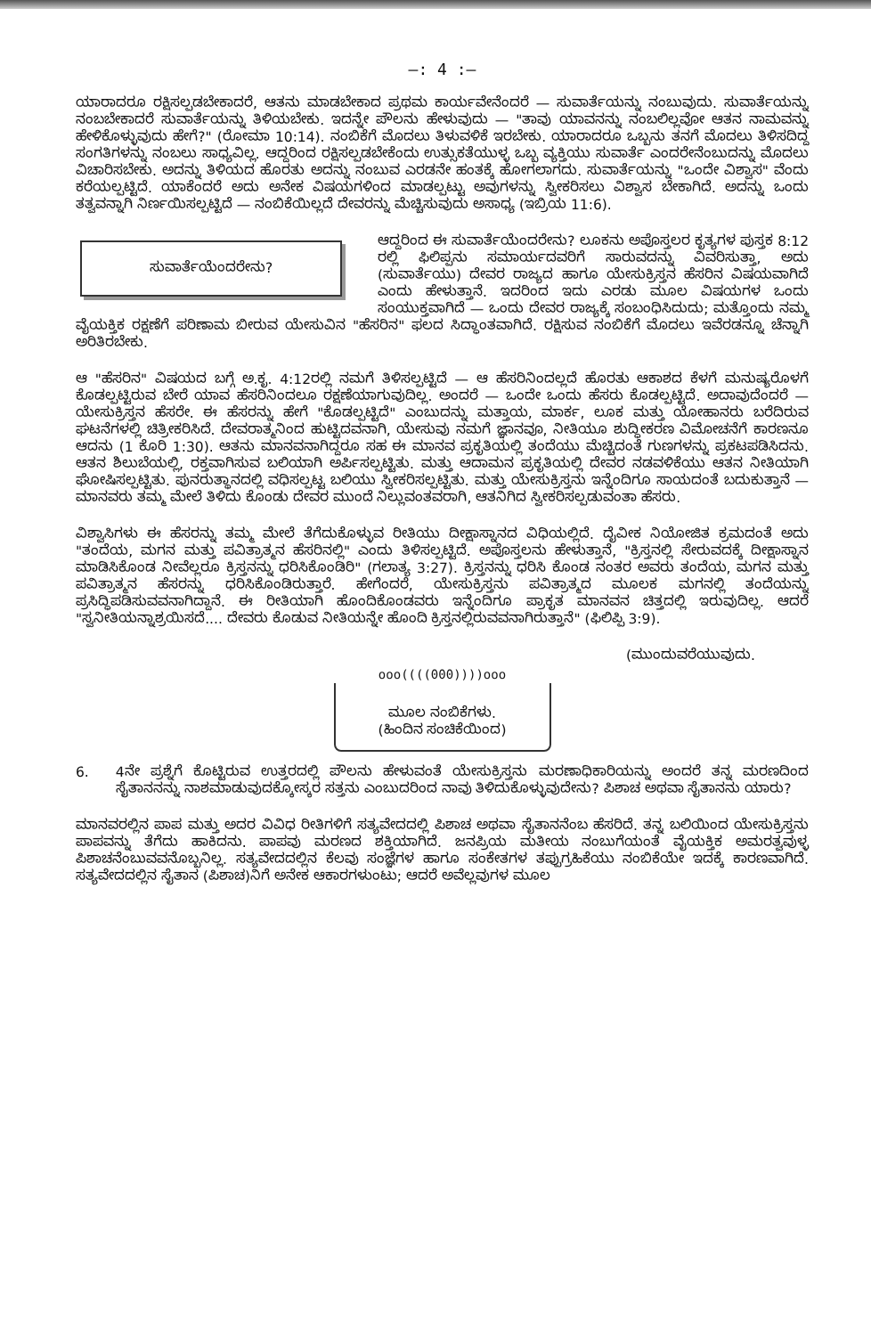—: 4 :—
ಯಾರಾದರೂ ರಕ್ಷಿಸಲ್ಪಡಬೇಕಾದರೆ, ಆತನು ಮಾಡಬೇಕಾದ ಪ್ರಥಮ ಕಾರ್ಯವೇನೆಂದರೆ — ಸುವಾರ್ತೆಯನ್ನು ನಂಬುವುದು. ಸುವಾರ್ತೆಯನ್ನು ನಂಬಬೇಕಾದರೆ ಸುವಾರ್ತೆಯನ್ನು ತಿಳಿಯಬೇಕು. ಇದನ್ನೇ ಪೌಲನು ಹೇಳುವುದು — "ತಾವು ಯಾವನನ್ನು ನಂಬಲಿಲ್ಲವೋ ಆತನ ನಾಮವನ್ನು ಹೇಳಿಕೊಳ್ಳುವುದು ಹೇಗೆ?" (ರೋಮಾ 10:14). ನಂಬಿಕೆಗೆ ಮೊದಲು ತಿಳುವಳಿಕೆ ಇರಬೇಕು. ಯಾರಾದರೂ ಒಬ್ಬನು ತನಗೆ ಮೊದಲು ತಿಳಿಸದಿದ್ದ ಸಂಗತಿಗಳನ್ನು ನಂಬಲು ಸಾಧ್ಯವಿಲ್ಲ. ಆದ್ದರಿಂದ ರಕ್ಷಿಸಲ್ಪಡಬೇಕೆಂದು ಉತ್ಸುಕತೆಯುಳ್ಳ ಒಬ್ಬ ವ್ಯಕ್ತಿಯು ಸುವಾರ್ತೆ ಎಂದರೇನೆಂಬುದನ್ನು ಮೊದಲು ವಿಚಾರಿಸಬೇಕು. ಅದನ್ನು ತಿಳಿಯದ ಹೊರತು ಅದನ್ನು ನಂಬುವ ಎರಡನೇ ಹಂತಕ್ಕೆ ಹೋಗಲಾಗದು. ಸುವಾರ್ತೆಯನ್ನು "ಒಂದೇ ವಿಶ್ವಾಸ" ವೆಂದು ಕರೆಯಲ್ಪಟ್ಟಿದೆ. ಯಾಕೆಂದರೆ ಅದು ಅನೇಕ ವಿಷಯಗಳಿಂದ ಮಾಡಲ್ಪಟ್ಟು ಅವುಗಳನ್ನು ಸ್ವೀಕರಿಸಲು ವಿಶ್ವಾಸ ಬೇಕಾಗಿದೆ. ಅದನ್ನು ಒಂದು ತತ್ವವನ್ನಾಗಿ ನಿರ್ಣಯಿಸಲ್ಪಟ್ಟಿದೆ — ನಂಬಿಕೆಯಿಲ್ಲದೆ ದೇವರನ್ನು ಮೆಚ್ಚಿಸುವುದು ಅಸಾಧ್ಯ (ಇಬ್ರಿಯ 11:6).
ಸುವಾರ್ತೆಯೆಂದರೇನು?
ಆದ್ದರಿಂದ ಈ ಸುವಾರ್ತೆಯೆಂದರೇನು? ಲೂಕನು ಅಪೊಸ್ತಲರ ಕೃತ್ಯಗಳ ಪುಸ್ತಕ 8:12 ರಲ್ಲಿ ಫಿಲಿಪ್ಪನು ಸಮಾರ್ಯದವರಿಗೆ ಸಾರುವದನ್ನು ವಿವರಿಸುತ್ತಾ, ಅದು (ಸುವಾರ್ತೆಯು) ದೇವರ ರಾಜ್ಯದ ಹಾಗೂ ಯೇಸುಕ್ರಿಸ್ತನ ಹೆಸರಿನ ವಿಷಯವಾಗಿದೆ ಎಂದು ಹೇಳುತ್ತಾನೆ. ಇದರಿಂದ ಇದು ಎರಡು ಮೂಲ ವಿಷಯಗಳ ಒಂದು ಸಂಯುಕ್ತವಾಗಿದೆ — ಒಂದು ದೇವರ ರಾಜ್ಯಕ್ಕೆ ಸಂಬಂಧಿಸಿದುದು; ಮತ್ತೊಂದು ನಮ್ಮ ವೈಯಕ್ತಿಕ ರಕ್ಷಣೆಗೆ ಪರಿಣಾಮ ಬೀರುವ ಯೇಸುವಿನ "ಹೆಸರಿನ" ಫಲದ ಸಿದ್ಧಾಂತವಾಗಿದೆ. ರಕ್ಷಿಸುವ ನಂಬಿಕೆಗೆ ಮೊದಲು ಇವೆರಡನ್ನೂ ಚೆನ್ನಾಗಿ ಅರಿತಿರಬೇಕು.
ಆ "ಹೆಸರಿನ" ವಿಷಯದ ಬಗ್ಗೆ ಅ.ಕೃ. 4:12ರಲ್ಲಿ ನಮಗೆ ತಿಳಿಸಲ್ಪಟ್ಟಿದೆ — ಆ ಹೆಸರಿನಿಂದಲ್ಲದೆ ಹೊರತು ಆಕಾಶದ ಕೆಳಗೆ ಮನುಷ್ಯರೊಳಗೆ ಕೊಡಲ್ಪಟ್ಟಿರುವ ಬೇರೆ ಯಾವ ಹೆಸರಿನಿಂದಲೂ ರಕ್ಷಣೆಯಾಗುವುದಿಲ್ಲ. ಅಂದರೆ — ಒಂದೇ ಒಂದು ಹೆಸರು ಕೊಡಲ್ಪಟ್ಟಿದೆ. ಅದಾವುದೆಂದರೆ — ಯೇಸುಕ್ರಿಸ್ತನ ಹೆಸರೇ. ಈ ಹೆಸರನ್ನು ಹೇಗೆ "ಕೊಡಲ್ಪಟ್ಟಿದೆ" ಎಂಬುದನ್ನು ಮತ್ತಾಯ, ಮಾರ್ಕ, ಲೂಕ ಮತ್ತು ಯೋಹಾನರು ಬರೆದಿರುವ ಘಟನೆಗಳಲ್ಲಿ ಚಿತ್ರೀಕರಿಸಿದೆ. ದೇವರಾತ್ಮನಿಂದ ಹುಟ್ಟಿದವನಾಗಿ, ಯೇಸುವು ನಮಗೆ ಜ್ಞಾನವೂ, ನೀತಿಯೂ ಶುದ್ಧೀಕರಣ ವಿಮೋಚನೆಗೆ ಕಾರಣನೂ ಆದನು (1 ಕೊರಿ 1:30). ಆತನು ಮಾನವನಾಗಿದ್ದರೂ ಸಹ ಈ ಮಾನವ ಪ್ರಕೃತಿಯಲ್ಲಿ ತಂದೆಯು ಮೆಚ್ಚಿದಂತೆ ಗುಣಗಳನ್ನು ಪ್ರಕಟಪಡಿಸಿದನು. ಆತನ ಶಿಲುಬೆಯಲ್ಲಿ, ರಕ್ತವಾಗಿಸುವ ಬಲಿಯಾಗಿ ಅರ್ಪಿಸಲ್ಪಟ್ಟಿತು. ಮತ್ತು ಆದಾಮನ ಪ್ರಕೃತಿಯಲ್ಲಿ ದೇವರ ನಡವಳಿಕೆಯು ಆತನ ನೀತಿಯಾಗಿ ಘೋಷಿಸಲ್ಪಟ್ಟಿತು. ಪುನರುತ್ಥಾನದಲ್ಲಿ ವಧಿಸಲ್ಪಟ್ಟ ಬಲಿಯು ಸ್ವೀಕರಿಸಲ್ಪಟ್ಟಿತು. ಮತ್ತು ಯೇಸುಕ್ರಿಸ್ತನು ಇನ್ನೆಂದಿಗೂ ಸಾಯದಂತೆ ಬದುಕುತ್ತಾನೆ — ಮಾನವರು ತಮ್ಮ ಮೇಲೆ ತಿಳಿದು ಕೊಂಡು ದೇವರ ಮುಂದೆ ನಿಲ್ಲುವಂತವರಾಗಿ, ಆತನಿಗಿದ ಸ್ವೀಕರಿಸಲ್ಪಡುವಂತಾ ಹೆಸರು.
ವಿಶ್ವಾಸಿಗಳು ಈ ಹೆಸರನ್ನು ತಮ್ಮ ಮೇಲೆ ತೆಗೆದುಕೊಳ್ಳುವ ರೀತಿಯು ದೀಕ್ಷಾಸ್ನಾನದ ವಿಧಿಯಲ್ಲಿದೆ. ದೈವೀಕ ನಿಯೋಜಿತ ಕ್ರಮದಂತೆ ಅದು "ತಂದೆಯ, ಮಗನ ಮತ್ತು ಪವಿತ್ರಾತ್ಮನ ಹೆಸರಿನಲ್ಲಿ" ಎಂದು ತಿಳಿಸಲ್ಪಟ್ಟಿದೆ. ಅಪೊಸ್ತಲನು ಹೇಳುತ್ತಾನೆ, "ಕ್ರಿಸ್ತನಲ್ಲಿ ಸೇರುವದಕ್ಕೆ ದೀಕ್ಷಾಸ್ನಾನ ಮಾಡಿಸಿಕೊಂಡ ನೀವೆಲ್ಲರೂ ಕ್ರಿಸ್ತನನ್ನು ಧರಿಸಿಕೊಂಡಿರಿ" (ಗಲಾತ್ಯ 3:27). ಕ್ರಿಸ್ತನನ್ನು ಧರಿಸಿ ಕೊಂಡ ನಂತರ ಅವರು ತಂದೆಯ, ಮಗನ ಮತ್ತು ಪವಿತ್ರಾತ್ಮನ ಹೆಸರನ್ನು ಧರಿಸಿಕೊಂಡಿರುತ್ತಾರೆ. ಹೇಗೆಂದರೆ, ಯೇಸುಕ್ರಿಸ್ತನು ಪವಿತ್ರಾತ್ಮದ ಮೂಲಕ ಮಗನಲ್ಲಿ ತಂದೆಯನ್ನು ಪ್ರಸಿದ್ಧಿಪಡಿಸುವವನಾಗಿದ್ದಾನೆ. ಈ ರೀತಿಯಾಗಿ ಹೊಂದಿಕೊಂಡವರು ಇನ್ನೆಂದಿಗೂ ಪ್ರಾಕೃತ ಮಾನವನ ಚಿತ್ತದಲ್ಲಿ ಇರುವುದಿಲ್ಲ. ಆದರೆ "ಸ್ವನೀತಿಯನ್ನಾಶ್ರಯಿಸದೆ.... ದೇವರು ಕೊಡುವ ನೀತಿಯನ್ನೇ ಹೊಂದಿ ಕ್ರಿಸ್ತನಲ್ಲಿರುವವನಾಗಿರುತ್ತಾನೆ" (ಫಿಲಿಪ್ಪಿ 3:9).
(ಮುಂದುವರೆಯುವುದು.
ooo((((000))))ooo
ಮೂಲ ನಂಬಿಕೆಗಳು.
(ಹಿಂದಿನ ಸಂಚಿಕೆಯಿಂದ)
6. 4ನೇ ಪ್ರಶ್ನೆಗೆ ಕೊಟ್ಟಿರುವ ಉತ್ತರದಲ್ಲಿ ಪೌಲನು ಹೇಳುವಂತೆ ಯೇಸುಕ್ರಿಸ್ತನು ಮರಣಾಧಿಕಾರಿಯನ್ನು ಅಂದರೆ ತನ್ನ ಮರಣದಿಂದ ಸೈತಾನನನ್ನು ನಾಶಮಾಡುವುದಕ್ಕೋಸ್ಕರ ಸತ್ತನು ಎಂಬುದರಿಂದ ನಾವು ತಿಳಿದುಕೊಳ್ಳುವುದೇನು? ಪಿಶಾಚ ಅಥವಾ ಸೈತಾನನು ಯಾರು?
ಮಾನವರಲ್ಲಿನ ಪಾಪ ಮತ್ತು ಅದರ ವಿವಿಧ ರೀತಿಗಳಿಗೆ ಸತ್ಯವೇದದಲ್ಲಿ ಪಿಶಾಚ ಅಥವಾ ಸೈತಾನನೆಂಬ ಹೆಸರಿದೆ. ತನ್ನ ಬಲಿಯಿಂದ ಯೇಸುಕ್ರಿಸ್ತನು ಪಾಪವನ್ನು ತೆಗೆದು ಹಾಕಿದನು. ಪಾಪವು ಮರಣದ ಶಕ್ತಿಯಾಗಿದೆ. ಜನಪ್ರಿಯ ಮತೀಯ ನಂಬುಗೆಯಂತೆ ವೈಯಕ್ತಿಕ ಅಮರತ್ವವುಳ್ಳ ಪಿಶಾಚನೆಂಬುವವನೊಬ್ಬನಿಲ್ಲ. ಸತ್ಯವೇದದಲ್ಲಿನ ಕೆಲವು ಸಂಜ್ಞೆಗಳ ಹಾಗೂ ಸಂಕೇತಗಳ ತಪ್ಪುಗ್ರಹಿಕೆಯು ನಂಬಿಕೆಯೇ ಇದಕ್ಕೆ ಕಾರಣವಾಗಿದೆ. ಸತ್ಯವೇದದಲ್ಲಿನ ಸೈತಾನ (ಪಿಶಾಚ)ನಿಗೆ ಅನೇಕ ಆಕಾರಗಳುಂಟು; ಆದರೆ ಅವೆಲ್ಲವುಗಳ ಮೂಲ